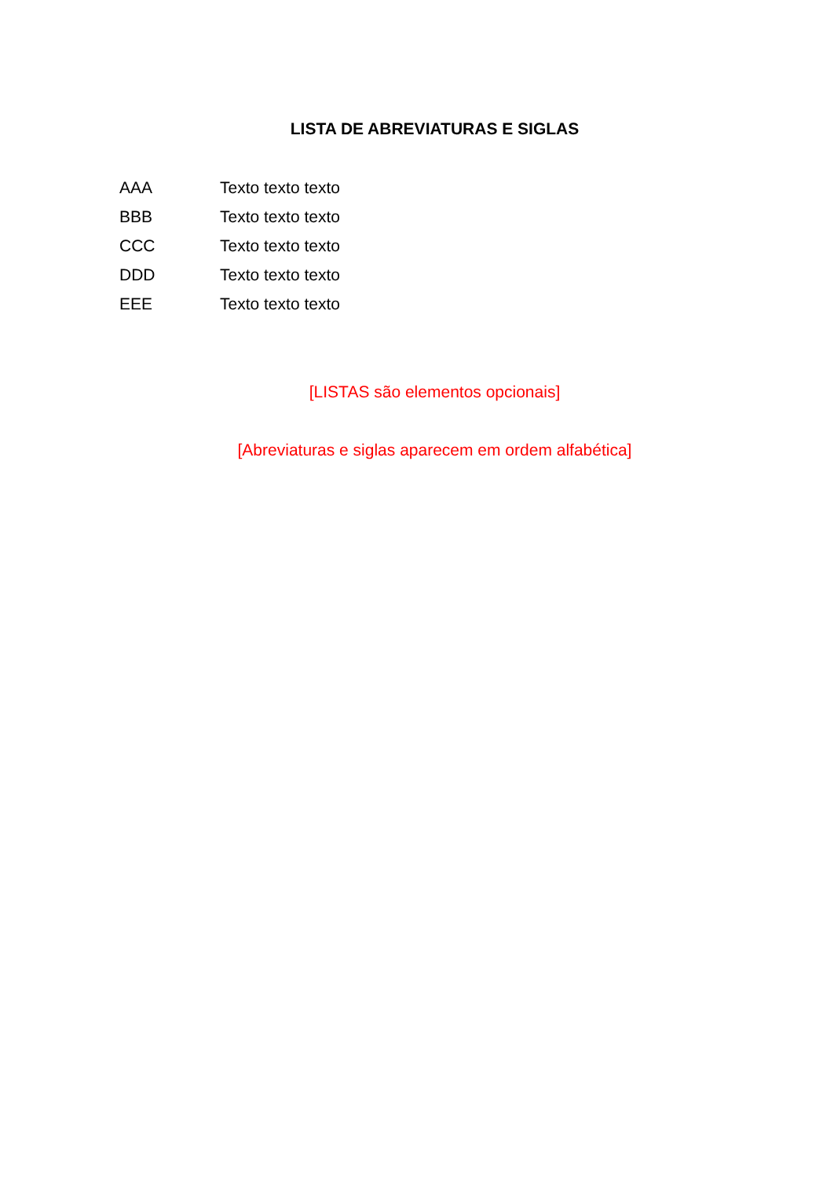LISTA DE ABREVIATURAS E SIGLAS
AAA Texto texto texto
BBB Texto texto texto
CCC Texto texto texto
DDD Texto texto texto
EEE Texto texto texto
[LISTAS são elementos opcionais]
[Abreviaturas e siglas aparecem em ordem alfabética]